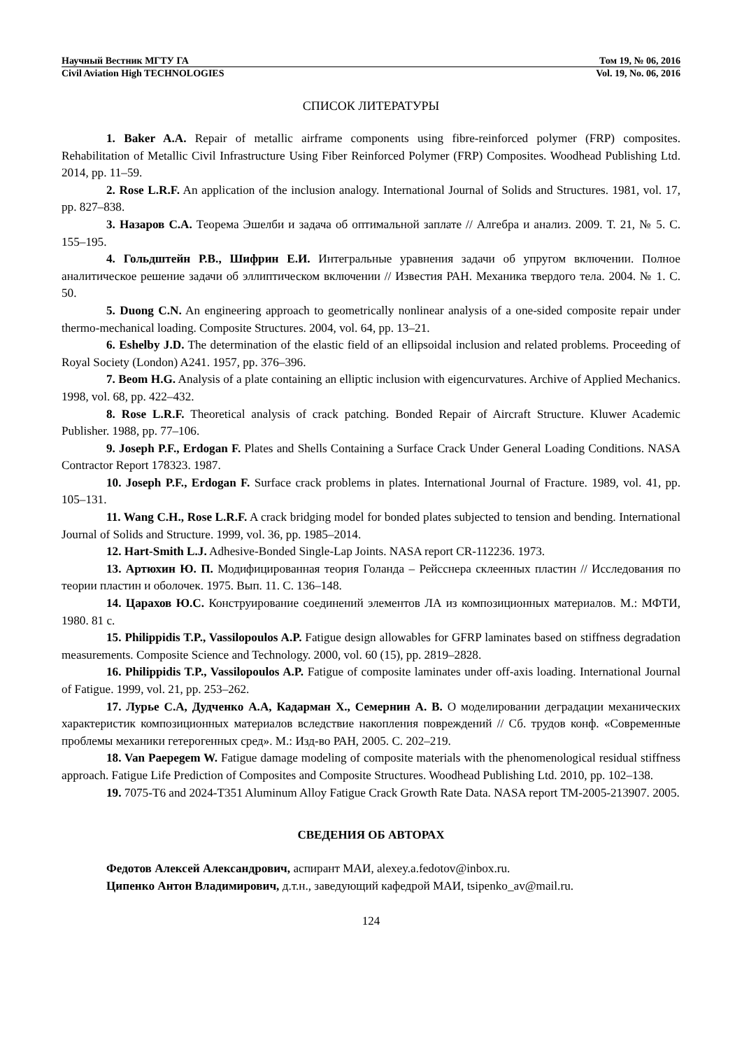Научный Вестник МГТУ ГА Том 19, № 06, 2016
Civil Aviation High TECHNOLOGIES Vol. 19, No. 06, 2016
СПИСОК ЛИТЕРАТУРЫ
1. Baker A.A. Repair of metallic airframe components using fibre-reinforced polymer (FRP) composites. Rehabilitation of Metallic Civil Infrastructure Using Fiber Reinforced Polymer (FRP) Composites. Woodhead Publishing Ltd. 2014, pp. 11–59.
2. Rose L.R.F. An application of the inclusion analogy. International Journal of Solids and Structures. 1981, vol. 17, pp. 827–838.
3. Назаров С.А. Теорема Эшелби и задача об оптимальной заплате // Алгебра и анализ. 2009. Т. 21, № 5. С. 155–195.
4. Гольдштейн Р.В., Шифрин Е.И. Интегральные уравнения задачи об упругом включении. Полное аналитическое решение задачи об эллиптическом включении // Известия РАН. Механика твердого тела. 2004. № 1. С. 50.
5. Duong C.N. An engineering approach to geometrically nonlinear analysis of a one-sided composite repair under thermo-mechanical loading. Composite Structures. 2004, vol. 64, pp. 13–21.
6. Eshelby J.D. The determination of the elastic field of an ellipsoidal inclusion and related problems. Proceeding of Royal Society (London) A241. 1957, pp. 376–396.
7. Beom H.G. Analysis of a plate containing an elliptic inclusion with eigencurvatures. Archive of Applied Mechanics. 1998, vol. 68, pp. 422–432.
8. Rose L.R.F. Theoretical analysis of crack patching. Bonded Repair of Aircraft Structure. Kluwer Academic Publisher. 1988, pp. 77–106.
9. Joseph P.F., Erdogan F. Plates and Shells Containing a Surface Crack Under General Loading Conditions. NASA Contractor Report 178323. 1987.
10. Joseph P.F., Erdogan F. Surface crack problems in plates. International Journal of Fracture. 1989, vol. 41, pp. 105–131.
11. Wang C.H., Rose L.R.F. A crack bridging model for bonded plates subjected to tension and bending. International Journal of Solids and Structure. 1999, vol. 36, pp. 1985–2014.
12. Hart-Smith L.J. Adhesive-Bonded Single-Lap Joints. NASA report CR-112236. 1973.
13. Артюхин Ю. П. Модифицированная теория Голанда – Рейсснера склеенных пластин // Исследования по теории пластин и оболочек. 1975. Вып. 11. С. 136–148.
14. Царахов Ю.С. Конструирование соединений элементов ЛА из композиционных материалов. М.: МФТИ, 1980. 81 с.
15. Philippidis T.P., Vassilopoulos A.P. Fatigue design allowables for GFRP laminates based on stiffness degradation measurements. Composite Science and Technology. 2000, vol. 60 (15), pp. 2819–2828.
16. Philippidis T.P., Vassilopoulos A.P. Fatigue of composite laminates under off-axis loading. International Journal of Fatigue. 1999, vol. 21, pp. 253–262.
17. Лурье С.А, Дудченко А.А, Кадарман Х., Семернин А. В. О моделировании деградации механических характеристик композиционных материалов вследствие накопления повреждений // Сб. трудов конф. «Современные проблемы механики гетерогенных сред». М.: Изд-во РАН, 2005. С. 202–219.
18. Van Paepegem W. Fatigue damage modeling of composite materials with the phenomenological residual stiffness approach. Fatigue Life Prediction of Composites and Composite Structures. Woodhead Publishing Ltd. 2010, pp. 102–138.
19. 7075-T6 and 2024-T351 Aluminum Alloy Fatigue Crack Growth Rate Data. NASA report TM-2005-213907. 2005.
СВЕДЕНИЯ ОБ АВТОРАХ
Федотов Алексей Александрович, аспирант МАИ, alexey.a.fedotov@inbox.ru.
Ципенко Антон Владимирович, д.т.н., заведующий кафедрой МАИ, tsipenko_av@mail.ru.
124